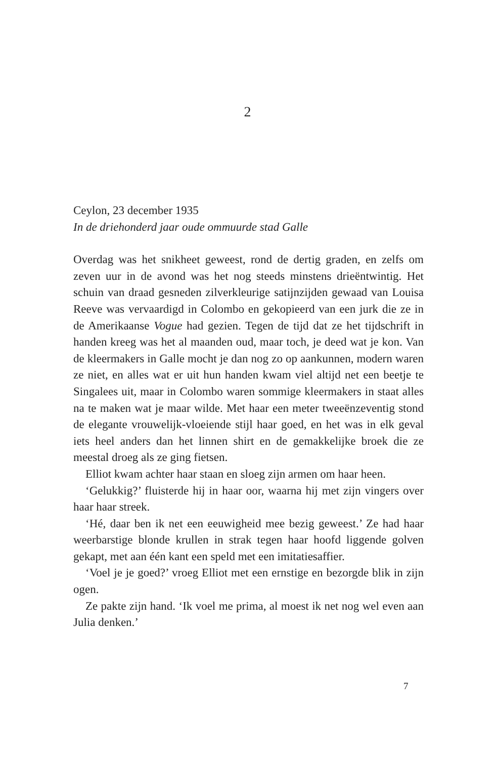2
Ceylon, 23 december 1935
In de driehonderd jaar oude ommuurde stad Galle
Overdag was het snikheet geweest, rond de dertig graden, en zelfs om zeven uur in de avond was het nog steeds minstens drieëntwintig. Het schuin van draad gesneden zilverkleurige satijnzijden gewaad van Louisa Reeve was vervaardigd in Colombo en gekopieerd van een jurk die ze in de Amerikaanse Vogue had gezien. Tegen de tijd dat ze het tijdschrift in handen kreeg was het al maanden oud, maar toch, je deed wat je kon. Van de kleermakers in Galle mocht je dan nog zo op aankunnen, modern waren ze niet, en alles wat er uit hun handen kwam viel altijd net een beetje te Singalees uit, maar in Colombo waren sommige kleermakers in staat alles na te maken wat je maar wilde. Met haar een meter tweeënzeventig stond de elegante vrouwelijk-vloeiende stijl haar goed, en het was in elk geval iets heel anders dan het linnen shirt en de gemakkelijke broek die ze meestal droeg als ze ging fietsen.
Elliot kwam achter haar staan en sloeg zijn armen om haar heen.
‘Gelukkig?’ fluisterde hij in haar oor, waarna hij met zijn vingers over haar haar streek.
‘Hé, daar ben ik net een eeuwigheid mee bezig geweest.’ Ze had haar weerbarstige blonde krullen in strak tegen haar hoofd liggende golven gekapt, met aan één kant een speld met een imitatiesaffier.
‘Voel je je goed?’ vroeg Elliot met een ernstige en bezorgde blik in zijn ogen.
Ze pakte zijn hand. ‘Ik voel me prima, al moest ik net nog wel even aan Julia denken.’
7